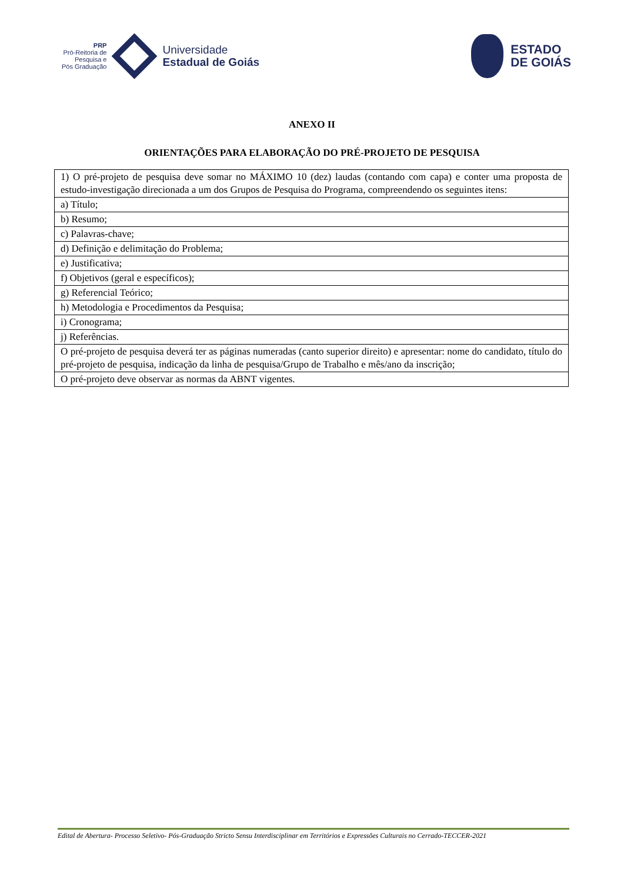PRP
Pró-Reitoria de
Pesquisa e
Pós Graduação
Universidade
Estadual de Goiás
ESTADO
DE GOIÁS
ANEXO II
ORIENTAÇÕES PARA ELABORAÇÃO DO PRÉ-PROJETO DE PESQUISA
| 1) O pré-projeto de pesquisa deve somar no MÁXIMO 10 (dez) laudas (contando com capa) e conter uma proposta de estudo-investigação direcionada a um dos Grupos de Pesquisa do Programa, compreendendo os seguintes itens: |
| a) Título; |
| b) Resumo; |
| c) Palavras-chave; |
| d) Definição e delimitação do Problema; |
| e) Justificativa; |
| f) Objetivos (geral e específicos); |
| g) Referencial Teórico; |
| h) Metodologia e Procedimentos da Pesquisa; |
| i) Cronograma; |
| j) Referências. |
| O pré-projeto de pesquisa deverá ter as páginas numeradas (canto superior direito) e apresentar: nome do candidato, título do pré-projeto de pesquisa, indicação da linha de pesquisa/Grupo de Trabalho e mês/ano da inscrição; |
| O pré-projeto deve observar as normas da ABNT vigentes. |
Edital de Abertura- Processo Seletivo- Pós-Graduação Stricto Sensu Interdisciplinar em Territórios e Expressões Culturais no Cerrado-TECCER-2021